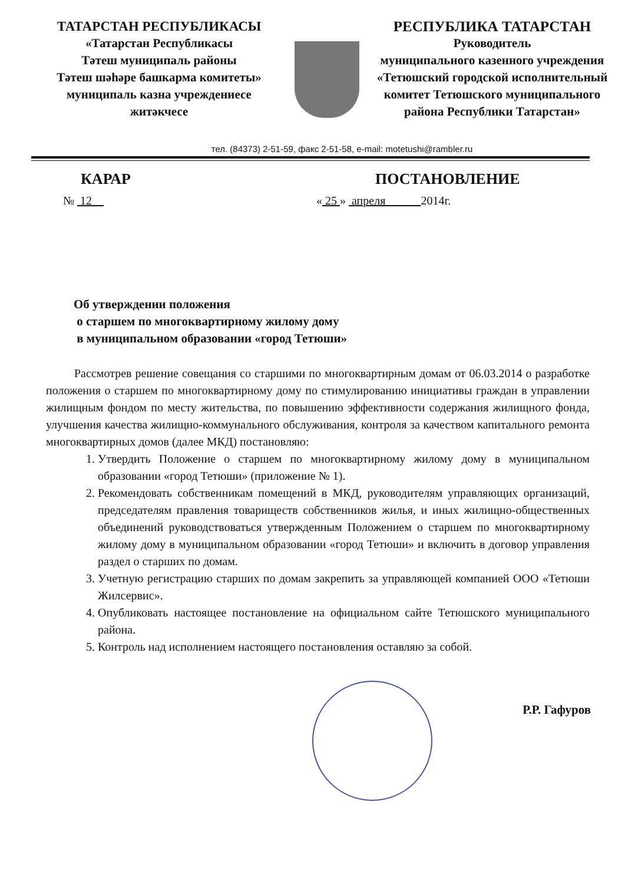ТАТАРСТАН РЕСПУБЛИКАСЫ
«Татарстан Республикасы
Тәтеш муниципаль районы
Тәтеш шәһәре башкарма комитеты»
муниципаль казна учреждениесе
житәкчесе
РЕСПУБЛИКА ТАТАРСТАН
Руководитель
муниципального казенного учреждения
«Тетюшский городской исполнительный
комитет Тетюшского муниципального
района Республики Татарстан»
тел. (84373) 2-51-59, факс 2-51-58, e-mail: motetushi@rambler.ru
КАРАР ПОСТАНОВЛЕНИЕ
№ 12 « 25 » апреля 2014г.
Об утверждении положения
о старшем по многоквартирному жилому дому
в муниципальном образовании «город Тетюши»
Рассмотрев решение совещания со старшими по многоквартирным домам от 06.03.2014 о разработке положения о старшем по многоквартирному дому по стимулированию инициативы граждан в управлении жилищным фондом по месту жительства, по повышению эффективности содержания жилищного фонда, улучшения качества жилищно-коммунального обслуживания, контроля за качеством капитального ремонта многоквартирных домов (далее МКД) постановляю:
1. Утвердить Положение о старшем по многоквартирному жилому дому в муниципальном образовании «город Тетюши» (приложение № 1).
2. Рекомендовать собственникам помещений в МКД, руководителям управляющих организаций, председателям правления товариществ собственников жилья, и иных жилищно-общественных объединений руководствоваться утвержденным Положением о старшем по многоквартирному жилому дому в муниципальном образовании «город Тетюши» и включить в договор управления раздел о старших по домам.
3. Учетную регистрацию старших по домам закрепить за управляющей компанией ООО «Тетюши Жилсервис».
4. Опубликовать настоящее постановление на официальном сайте Тетюшского муниципального района.
5. Контроль над исполнением настоящего постановления оставляю за собой.
Р.Р. Гафуров